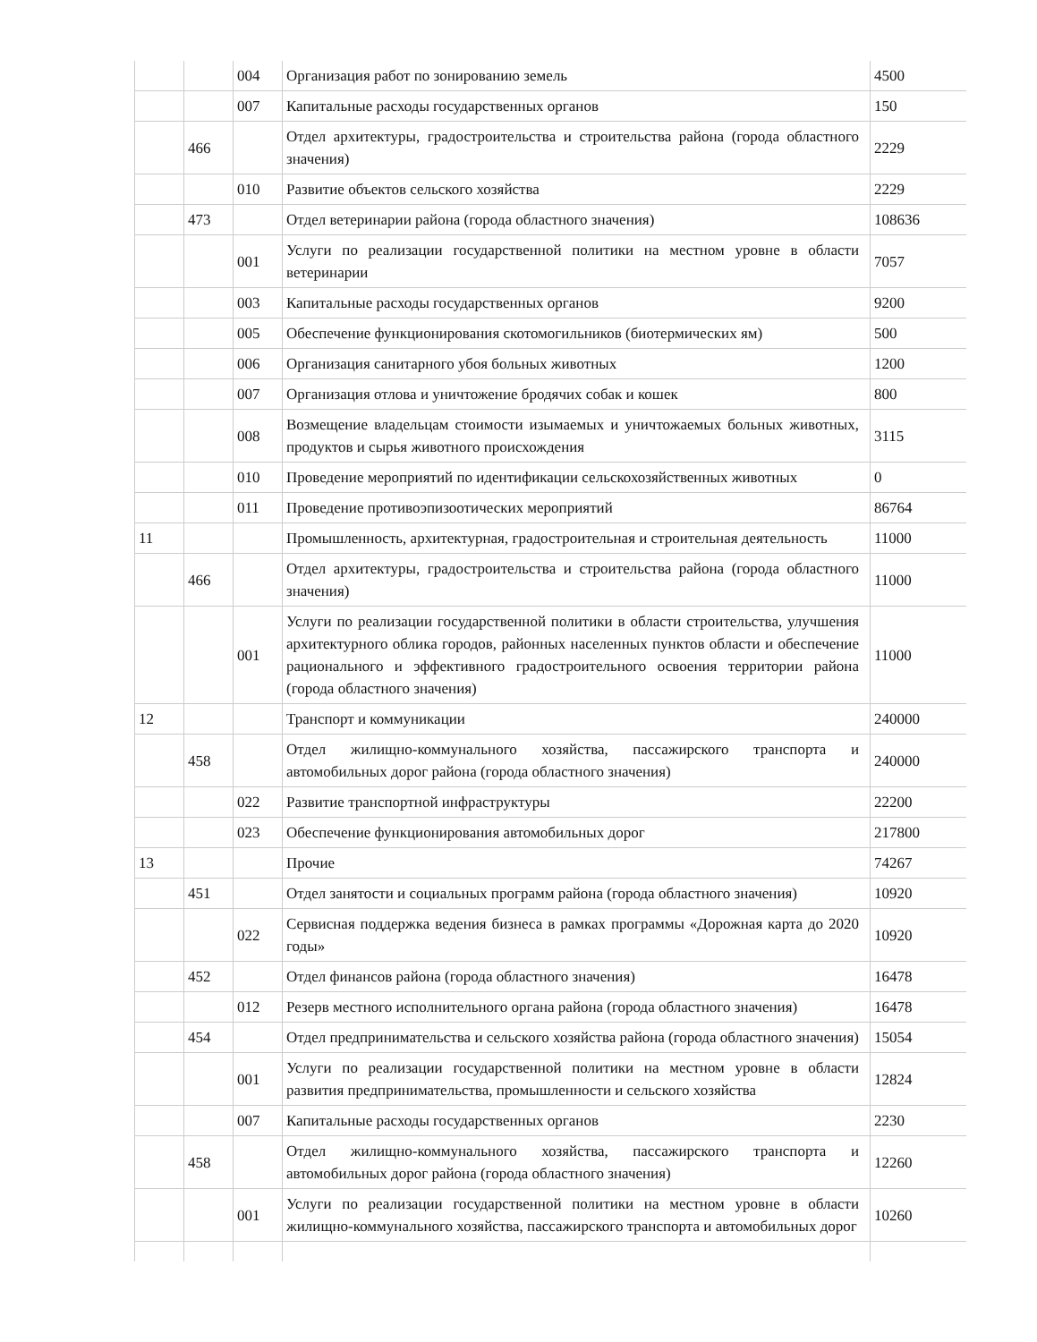| | | 004 | Организация работ по зонированию земель | 4500 |
| | | 007 | Капитальные расходы государственных органов | 150 |
| | 466 | | Отдел архитектуры, градостроительства и строительства района (города областного значения) | 2229 |
| | | 010 | Развитие объектов сельского хозяйства | 2229 |
| | 473 | | Отдел ветеринарии района (города областного значения) | 108636 |
| | | 001 | Услуги по реализации государственной политики на местном уровне в области ветеринарии | 7057 |
| | | 003 | Капитальные расходы государственных органов | 9200 |
| | | 005 | Обеспечение функционирования скотомогильников (биотермических ям) | 500 |
| | | 006 | Организация санитарного убоя больных животных | 1200 |
| | | 007 | Организация отлова и уничтожение бродячих собак и кошек | 800 |
| | | 008 | Возмещение владельцам стоимости изымаемых и уничтожаемых больных животных, продуктов и сырья животного происхождения | 3115 |
| | | 010 | Проведение мероприятий по идентификации сельскохозяйственных животных | 0 |
| | | 011 | Проведение противоэпизоотических мероприятий | 86764 |
| 11 | | | Промышленность, архитектурная, градостроительная и строительная деятельность | 11000 |
| | 466 | | Отдел архитектуры, градостроительства и строительства района (города областного значения) | 11000 |
| | | 001 | Услуги по реализации государственной политики в области строительства, улучшения архитектурного облика городов, районных населенных пунктов области и обеспечение рационального и эффективного градостроительного освоения территории района (города областного значения) | 11000 |
| 12 | | | Транспорт и коммуникации | 240000 |
| | 458 | | Отдел жилищно-коммунального хозяйства, пассажирского транспорта и автомобильных дорог района (города областного значения) | 240000 |
| | | 022 | Развитие транспортной инфраструктуры | 22200 |
| | | 023 | Обеспечение функционирования автомобильных дорог | 217800 |
| 13 | | | Прочие | 74267 |
| | 451 | | Отдел занятости и социальных программ района (города областного значения) | 10920 |
| | | 022 | Сервисная поддержка ведения бизнеса в рамках программы «Дорожная карта до 2020 годы» | 10920 |
| | 452 | | Отдел финансов района (города областного значения) | 16478 |
| | | 012 | Резерв местного исполнительного органа района (города областного значения) | 16478 |
| | 454 | | Отдел предпринимательства и сельского хозяйства района (города областного значения) | 15054 |
| | | 001 | Услуги по реализации государственной политики на местном уровне в области развития предпринимательства, промышленности и сельского хозяйства | 12824 |
| | | 007 | Капитальные расходы государственных органов | 2230 |
| | 458 | | Отдел жилищно-коммунального хозяйства, пассажирского транспорта и автомобильных дорог района (города областного значения) | 12260 |
| | | 001 | Услуги по реализации государственной политики на местном уровне в области жилищно-коммунального хозяйства, пассажирского транспорта и автомобильных дорог | 10260 |